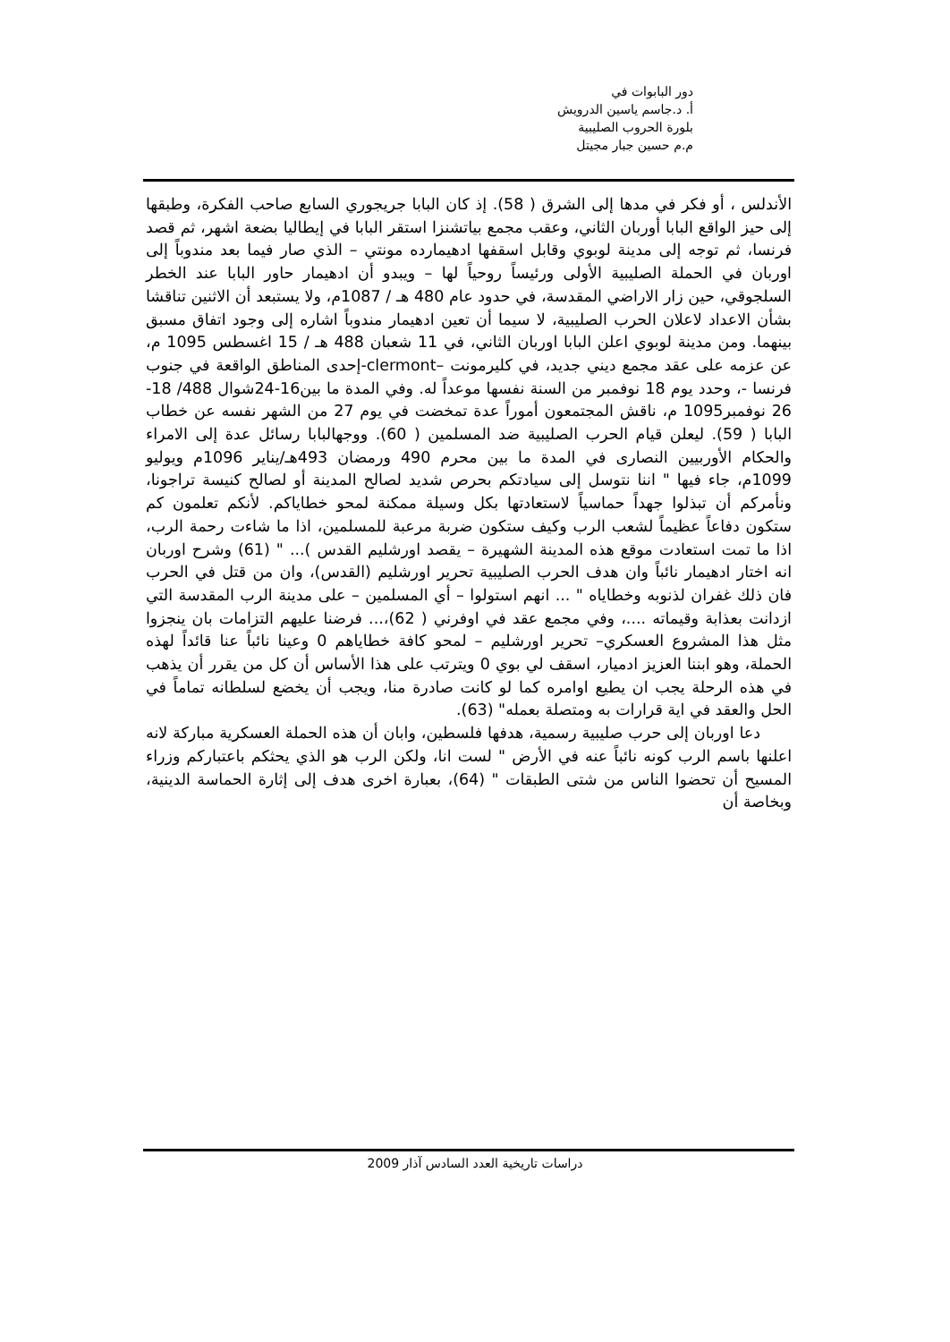دور البابوات في
أ. د.جاسم ياسين الدرويش
بلورة الحروب الصليبية
م.م حسين جبار مجيتل
الأندلس ، أو فكر في مدها إلى الشرق ( 58). إذ كان البابا جريجوري السابع صاحب الفكرة، وطبقها إلى حيز الواقع البابا أوربان الثاني، وعقب مجمع بياتشنزا استقر البابا في إيطاليا بضعة اشهر، ثم قصد فرنسا، ثم توجه إلى مدينة لوبوي وقابل اسقفها ادهيمارده مونتي – الذي صار فيما بعد مندوباً إلى اوربان في الحملة الصليبية الأولى ورئيساً روحياً لها – ويبدو أن ادهيمار حاور البابا عند الخطر السلجوقي، حين زار الاراضي المقدسة، في حدود عام 480 هـ / 1087م، ولا يستبعد أن الاثنين تناقشا بشأن الاعداد لاعلان الحرب الصليبية، لا سيما أن تعين ادهيمار مندوباً اشاره إلى وجود اتفاق مسبق بينهما. ومن مدينة لوبوي اعلن البابا اوربان الثاني، في 11 شعبان 488 هـ / 15 اغسطس 1095 م، عن عزمه على عقد مجمع ديني جديد، في كليرمونت –clermont-إحدى المناطق الواقعة في جنوب فرنسا -، وحدد يوم 18 نوفمبر من السنة نفسها موعداً له. وفي المدة ما بين16-24شوال 488/ 18-26 نوفمبر1095 م، ناقش المجتمعون أموراً عدة تمخضت في يوم 27 من الشهر نفسه عن خطاب البابا ( 59). ليعلن قيام الحرب الصليبية ضد المسلمين ( 60). ووجهالبابا رسائل عدة إلى الامراء والحكام الأوربيين النصارى في المدة ما بين محرم 490 ورمضان 493هـ/يناير 1096م ويوليو 1099م، جاء فيها " اننا نتوسل إلى سيادتكم بحرص شديد لصالح المدينة أو لصالح كنيسة تراجونا، ونأمركم أن تبذلوا جهداً حماسياً لاستعادتها بكل وسيلة ممكنة لمحو خطاياكم. لأنكم تعلمون كم ستكون دفاعاً عظيماً لشعب الرب وكيف ستكون ضربة مرعبة للمسلمين، اذا ما شاءت رحمة الرب، اذا ما تمت استعادت موقع هذه المدينة الشهيرة – يقصد اورشليم القدس )... " (61) وشرح اوربان انه اختار ادهيمار نائباً وان هدف الحرب الصليبية تحرير اورشليم (القدس)، وان من قتل في الحرب فان ذلك غفران لذنوبه وخطاياه " ... انهم استولوا – أي المسلمين – على مدينة الرب المقدسة التي ازدانت بعذابة وقيماته ....، وفي مجمع عقد في اوفرني ( 62)،... فرضنا عليهم التزامات بان ينجزوا مثل هذا المشروع العسكري– تحرير اورشليم – لمحو كافة خطاياهم 0 وعينا نائباً عنا قائداً لهذه الحملة، وهو ابننا العزيز ادميار، اسقف لي بوي 0 ويترتب على هذا الأساس أن كل من يقرر أن يذهب في هذه الرحلة يجب ان يطيع اوامره كما لو كانت صادرة منا، ويجب أن يخضع لسلطانه تماماً في الحل والعقد في اية قرارات به ومتصلة بعمله" (63).
دعا اوربان إلى حرب صليبية رسمية، هدفها فلسطين، وابان أن هذه الحملة العسكرية مباركة لانه اعلنها باسم الرب كونه نائباً عنه في الأرض " لست انا، ولكن الرب هو الذي يحثكم باعتباركم وزراء المسيح أن تحضوا الناس من شتى الطبقات " (64)، بعبارة اخرى هدف إلى إثارة الحماسة الدينية، وبخاصة أن
دراسات تاريخية العدد السادس آذار 2009